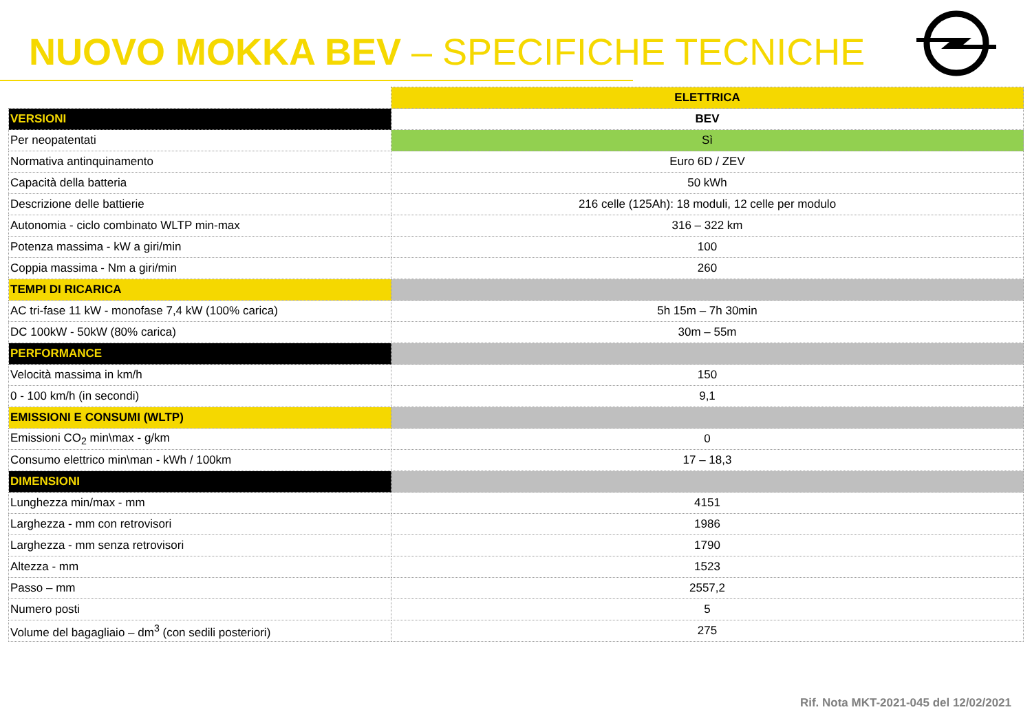NUOVO MOKKA BEV – SPECIFICHE TECNICHE
| | ELETTRICA |
| VERSIONI | BEV |
| Per neopatentati | Sì |
| Normativa antinquinamento | Euro 6D / ZEV |
| Capacità della batteria | 50 kWh |
| Descrizione delle battierie | 216 celle (125Ah): 18 moduli, 12 celle per modulo |
| Autonomia - ciclo combinato WLTP min-max | 316 – 322 km |
| Potenza massima - kW a giri/min | 100 |
| Coppia massima - Nm a giri/min | 260 |
| TEMPI DI RICARICA | |
| AC tri-fase 11 kW - monofase 7,4 kW (100% carica) | 5h 15m – 7h 30min |
| DC 100kW - 50kW (80% carica) | 30m – 55m |
| PERFORMANCE | |
| Velocità massima in km/h | 150 |
| 0 - 100 km/h (in secondi) | 9,1 |
| EMISSIONI E CONSUMI (WLTP) | |
| Emissioni CO<sub>2</sub> min\max - g/km | 0 |
| Consumo elettrico min\man - kWh / 100km | 17 – 18,3 |
| DIMENSIONI | |
| Lunghezza min/max - mm | 4151 |
| Larghezza - mm con retrovisori | 1986 |
| Larghezza - mm senza retrovisori | 1790 |
| Altezza - mm | 1523 |
| Passo – mm | 2557,2 |
| Numero posti | 5 |
| Volume del bagagliaio – dm<sup>3</sup> (con sedili posteriori) | 275 |
Rif. Nota MKT-2021-045 del 12/02/2021